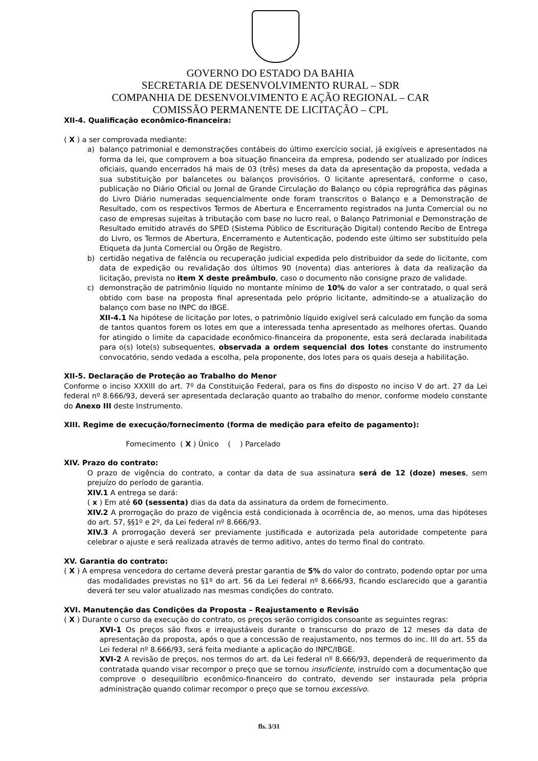GOVERNO DO ESTADO DA BAHIA
SECRETARIA DE DESENVOLVIMENTO RURAL – SDR
COMPANHIA DE DESENVOLVIMENTO E AÇÃO REGIONAL – CAR
COMISSÃO PERMANENTE DE LICITAÇÃO – CPL
XII-4. Qualificação econômico-financeira:
( X ) a ser comprovada mediante:
a) balanço patrimonial e demonstrações contábeis do último exercício social, já exigíveis e apresentados na forma da lei, que comprovem a boa situação financeira da empresa, podendo ser atualizado por índices oficiais, quando encerrados há mais de 03 (três) meses da data da apresentação da proposta, vedada a sua substituição por balancetes ou balanços provisórios. O licitante apresentará, conforme o caso, publicação no Diário Oficial ou Jornal de Grande Circulação do Balanço ou cópia reprográfica das páginas do Livro Diário numeradas sequencialmente onde foram transcritos o Balanço e a Demonstração de Resultado, com os respectivos Termos de Abertura e Encerramento registrados na Junta Comercial ou no caso de empresas sujeitas à tributação com base no lucro real, o Balanço Patrimonial e Demonstração de Resultado emitido através do SPED (Sistema Público de Escrituração Digital) contendo Recibo de Entrega do Livro, os Termos de Abertura, Encerramento e Autenticação, podendo este último ser substituído pela Etiqueta da Junta Comercial ou Órgão de Registro.
b) certidão negativa de falência ou recuperação judicial expedida pelo distribuidor da sede do licitante, com data de expedição ou revalidação dos últimos 90 (noventa) dias anteriores à data da realização da licitação, prevista no item X deste preâmbulo, caso o documento não consigne prazo de validade.
c) demonstração de patrimônio líquido no montante mínimo de 10% do valor a ser contratado, o qual será obtido com base na proposta final apresentada pelo próprio licitante, admitindo-se a atualização do balanço com base no INPC do IBGE.
XII-4.1 Na hipótese de licitação por lotes, o patrimônio líquido exigível será calculado em função da soma de tantos quantos forem os lotes em que a interessada tenha apresentado as melhores ofertas. Quando for atingido o limite da capacidade econômico-financeira da proponente, esta será declarada inabilitada para o(s) lote(s) subsequentes, observada a ordem sequencial dos lotes constante do instrumento convocatório, sendo vedada a escolha, pela proponente, dos lotes para os quais deseja a habilitação.
XII-5. Declaração de Proteção ao Trabalho do Menor
Conforme o inciso XXXIII do art. 7º da Constituição Federal, para os fins do disposto no inciso V do art. 27 da Lei federal nº 8.666/93, deverá ser apresentada declaração quanto ao trabalho do menor, conforme modelo constante do Anexo III deste Instrumento.
XIII. Regime de execução/fornecimento (forma de medição para efeito de pagamento):
Fornecimento ( X ) Único ( ) Parcelado
XIV. Prazo do contrato:
O prazo de vigência do contrato, a contar da data de sua assinatura será de 12 (doze) meses, sem prejuízo do período de garantia.
XIV.1 A entrega se dará:
( x ) Em até 60 (sessenta) dias da data da assinatura da ordem de fornecimento.
XIV.2 A prorrogação do prazo de vigência está condicionada à ocorrência de, ao menos, uma das hipóteses do art. 57, §§1º e 2º, da Lei federal nº 8.666/93.
XIV.3 A prorrogação deverá ser previamente justificada e autorizada pela autoridade competente para celebrar o ajuste e será realizada através de termo aditivo, antes do termo final do contrato.
XV. Garantia do contrato:
( X ) A empresa vencedora do certame deverá prestar garantia de 5% do valor do contrato, podendo optar por uma das modalidades previstas no §1º do art. 56 da Lei federal nº 8.666/93, ficando esclarecido que a garantia deverá ter seu valor atualizado nas mesmas condições do contrato.
XVI. Manutenção das Condições da Proposta – Reajustamento e Revisão
( X ) Durante o curso da execução do contrato, os preços serão corrigidos consoante as seguintes regras:
XVI-1 Os preços são fixos e irreajustáveis durante o transcurso do prazo de 12 meses da data de apresentação da proposta, após o que a concessão de reajustamento, nos termos do inc. III do art. 55 da Lei federal nº 8.666/93, será feita mediante a aplicação do INPC/IBGE.
XVI-2 A revisão de preços, nos termos do art. da Lei federal nº 8.666/93, dependerá de requerimento da contratada quando visar recompor o preço que se tornou insuficiente, instruído com a documentação que comprove o desequilíbrio econômico-financeiro do contrato, devendo ser instaurada pela própria administração quando colimar recompor o preço que se tornou excessivo.
fls. 3/31